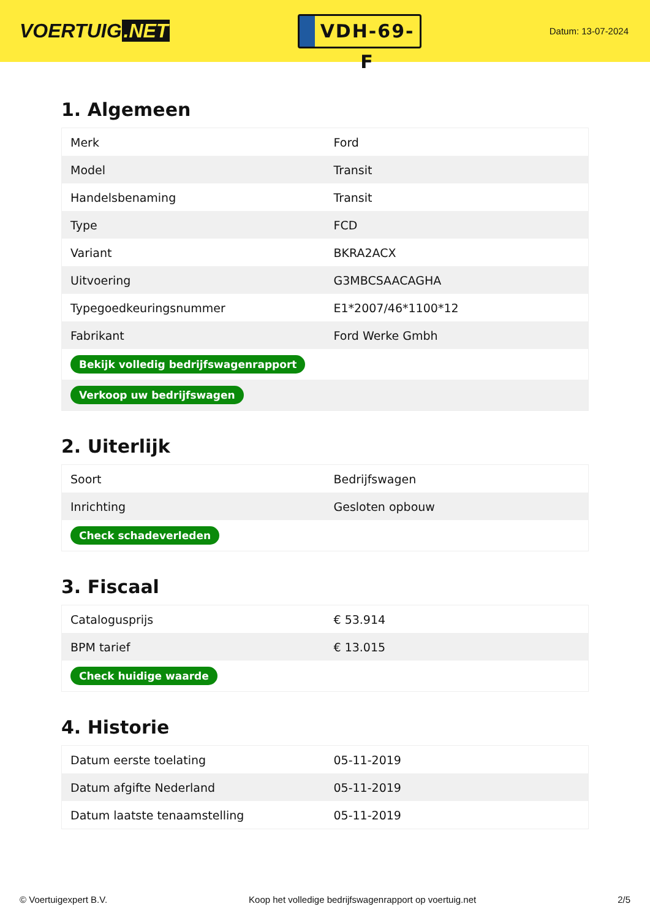VOERTUIG.NET
VDH-69-F
Datum: 13-07-2024
1. Algemeen
| Merk | Ford |
| Model | Transit |
| Handelsbenaming | Transit |
| Type | FCD |
| Variant | BKRA2ACX |
| Uitvoering | G3MBCSAACAGHA |
| Typegoedkeuringsnummer | E1*2007/46*1100*12 |
| Fabrikant | Ford Werke Gmbh |
| Bekijk volledig bedrijfswagenrapport | |
| Verkoop uw bedrijfswagen | |
2. Uiterlijk
| Soort | Bedrijfswagen |
| Inrichting | Gesloten opbouw |
| Check schadeverleden | |
3. Fiscaal
| Catalogusprijs | € 53.914 |
| BPM tarief | € 13.015 |
| Check huidige waarde | |
4. Historie
| Datum eerste toelating | 05-11-2019 |
| Datum afgifte Nederland | 05-11-2019 |
| Datum laatste tenaamstelling | 05-11-2019 |
© Voertuigexpert B.V. Koop het volledige bedrijfswagenrapport op voertuig.net 2/5